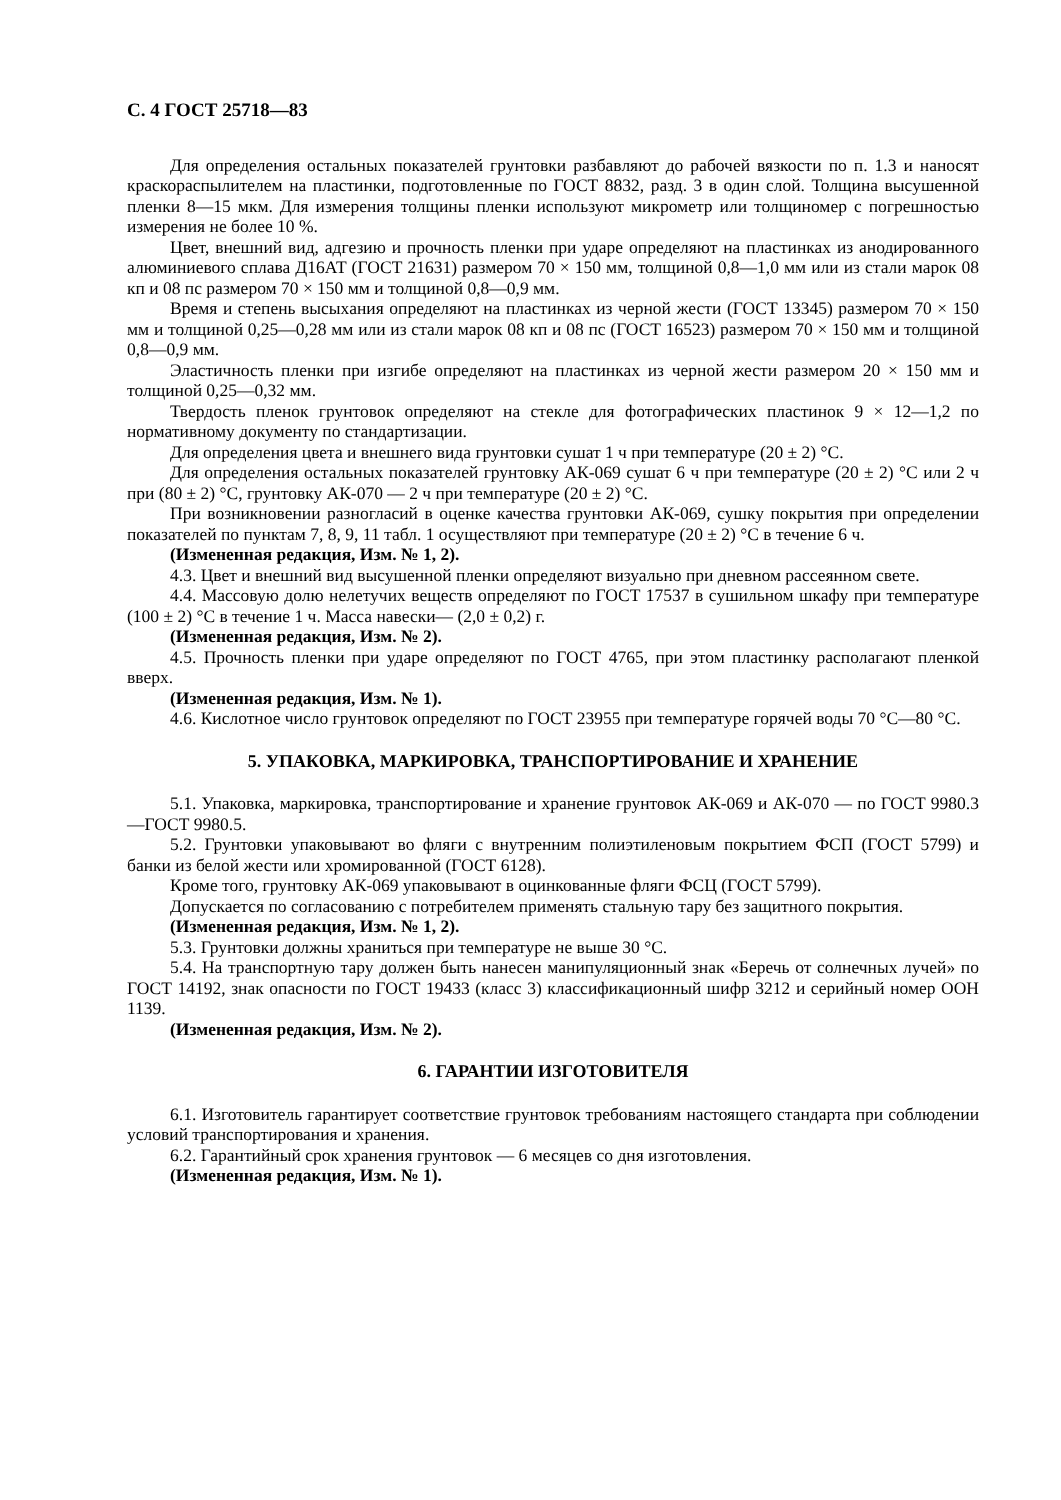С. 4 ГОСТ 25718—83
Для определения остальных показателей грунтовки разбавляют до рабочей вязкости по п. 1.3 и наносят краскораспылителем на пластинки, подготовленные по ГОСТ 8832, разд. 3 в один слой. Толщина высушенной пленки 8—15 мкм. Для измерения толщины пленки используют микрометр или толщиномер с погрешностью измерения не более 10 %.
Цвет, внешний вид, адгезию и прочность пленки при ударе определяют на пластинках из анодированного алюминиевого сплава Д16АТ (ГОСТ 21631) размером 70 × 150 мм, толщиной 0,8—1,0 мм или из стали марок 08 кп и 08 пс размером 70 × 150 мм и толщиной 0,8—0,9 мм.
Время и степень высыхания определяют на пластинках из черной жести (ГОСТ 13345) размером 70 × 150 мм и толщиной 0,25—0,28 мм или из стали марок 08 кп и 08 пс (ГОСТ 16523) размером 70 × 150 мм и толщиной 0,8—0,9 мм.
Эластичность пленки при изгибе определяют на пластинках из черной жести размером 20 × 150 мм и толщиной 0,25—0,32 мм.
Твердость пленок грунтовок определяют на стекле для фотографических пластинок 9 × 12—1,2 по нормативному документу по стандартизации.
Для определения цвета и внешнего вида грунтовки сушат 1 ч при температуре (20 ± 2) °С.
Для определения остальных показателей грунтовку АК-069 сушат 6 ч при температуре (20 ± 2) °С или 2 ч при (80 ± 2) °С, грунтовку АК-070 — 2 ч при температуре (20 ± 2) °С.
При возникновении разногласий в оценке качества грунтовки АК-069, сушку покрытия при определении показателей по пунктам 7, 8, 9, 11 табл. 1 осуществляют при температуре (20 ± 2) °С в течение 6 ч.
(Измененная редакция, Изм. № 1, 2).
4.3. Цвет и внешний вид высушенной пленки определяют визуально при дневном рассеянном свете.
4.4. Массовую долю нелетучих веществ определяют по ГОСТ 17537 в сушильном шкафу при температуре (100 ± 2) °С в течение 1 ч. Масса навески— (2,0 ± 0,2) г.
(Измененная редакция, Изм. № 2).
4.5. Прочность пленки при ударе определяют по ГОСТ 4765, при этом пластинку располагают пленкой вверх.
(Измененная редакция, Изм. № 1).
4.6. Кислотное число грунтовок определяют по ГОСТ 23955 при температуре горячей воды 70 °С—80 °С.
5. УПАКОВКА, МАРКИРОВКА, ТРАНСПОРТИРОВАНИЕ И ХРАНЕНИЕ
5.1. Упаковка, маркировка, транспортирование и хранение грунтовок АК-069 и АК-070 — по ГОСТ 9980.3—ГОСТ 9980.5.
5.2. Грунтовки упаковывают во фляги с внутренним полиэтиленовым покрытием ФСП (ГОСТ 5799) и банки из белой жести или хромированной (ГОСТ 6128).
Кроме того, грунтовку АК-069 упаковывают в оцинкованные фляги ФСЦ (ГОСТ 5799).
Допускается по согласованию с потребителем применять стальную тару без защитного покрытия.
(Измененная редакция, Изм. № 1, 2).
5.3. Грунтовки должны храниться при температуре не выше 30 °С.
5.4. На транспортную тару должен быть нанесен манипуляционный знак «Беречь от солнечных лучей» по ГОСТ 14192, знак опасности по ГОСТ 19433 (класс 3) классификационный шифр 3212 и серийный номер ООН 1139.
(Измененная редакция, Изм. № 2).
6. ГАРАНТИИ ИЗГОТОВИТЕЛЯ
6.1. Изготовитель гарантирует соответствие грунтовок требованиям настоящего стандарта при соблюдении условий транспортирования и хранения.
6.2. Гарантийный срок хранения грунтовок — 6 месяцев со дня изготовления.
(Измененная редакция, Изм. № 1).